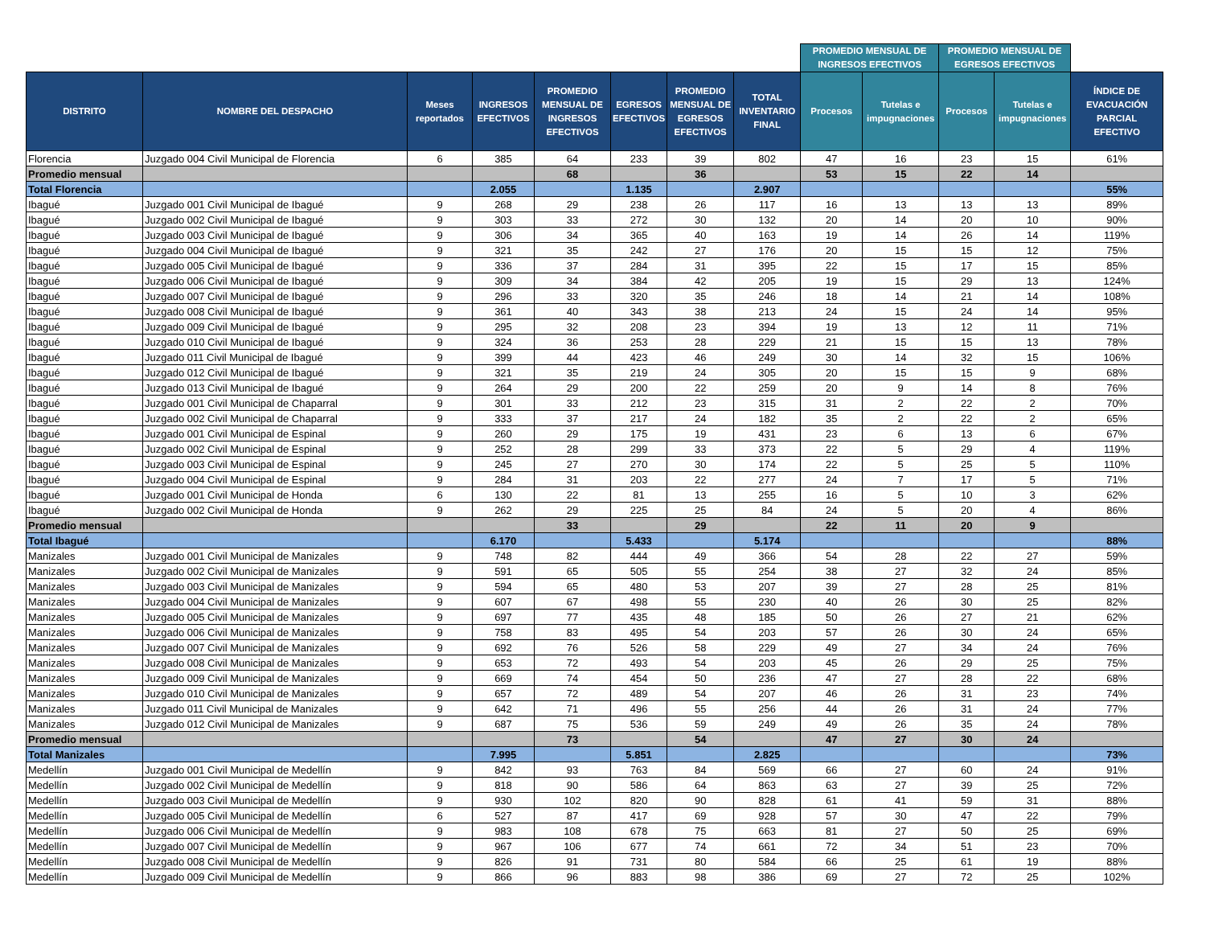| | | | | | | | | PROMEDIO MENSUAL DE INGRESOS EFECTIVOS | | PROMEDIO MENSUAL DE EGRESOS EFECTIVOS | | |
| --- | --- | --- | --- | --- | --- | --- | --- | --- | --- | --- | --- | --- |
| DISTRITO | NOMBRE DEL DESPACHO | Meses reportados | INGRESOS EFECTIVOS | PROMEDIO MENSUAL DE INGRESOS EFECTIVOS | EGRESOS EFECTIVOS | PROMEDIO MENSUAL DE EGRESOS EFECTIVOS | TOTAL INVENTARIO FINAL | Procesos | Tutelas e impugnaciones | Procesos | Tutelas e impugnaciones | ÍNDICE DE EVACUACIÓN PARCIAL EFECTIVO |
| Florencia | Juzgado 004 Civil Municipal de Florencia | 6 | 385 | 64 | 233 | 39 | 802 | 47 | 16 | 23 | 15 | 61% |
| Promedio mensual | | | | 68 | | 36 | | 53 | 15 | 22 | 14 | |
| Total Florencia | | | 2.055 | | 1.135 | | 2.907 | | | | | 55% |
| Ibagué | Juzgado 001 Civil Municipal de Ibagué | 9 | 268 | 29 | 238 | 26 | 117 | 16 | 13 | 13 | 13 | 89% |
| Ibagué | Juzgado 002 Civil Municipal de Ibagué | 9 | 303 | 33 | 272 | 30 | 132 | 20 | 14 | 20 | 10 | 90% |
| Ibagué | Juzgado 003 Civil Municipal de Ibagué | 9 | 306 | 34 | 365 | 40 | 163 | 19 | 14 | 26 | 14 | 119% |
| Ibagué | Juzgado 004 Civil Municipal de Ibagué | 9 | 321 | 35 | 242 | 27 | 176 | 20 | 15 | 15 | 12 | 75% |
| Ibagué | Juzgado 005 Civil Municipal de Ibagué | 9 | 336 | 37 | 284 | 31 | 395 | 22 | 15 | 17 | 15 | 85% |
| Ibagué | Juzgado 006 Civil Municipal de Ibagué | 9 | 309 | 34 | 384 | 42 | 205 | 19 | 15 | 29 | 13 | 124% |
| Ibagué | Juzgado 007 Civil Municipal de Ibagué | 9 | 296 | 33 | 320 | 35 | 246 | 18 | 14 | 21 | 14 | 108% |
| Ibagué | Juzgado 008 Civil Municipal de Ibagué | 9 | 361 | 40 | 343 | 38 | 213 | 24 | 15 | 24 | 14 | 95% |
| Ibagué | Juzgado 009 Civil Municipal de Ibagué | 9 | 295 | 32 | 208 | 23 | 394 | 19 | 13 | 12 | 11 | 71% |
| Ibagué | Juzgado 010 Civil Municipal de Ibagué | 9 | 324 | 36 | 253 | 28 | 229 | 21 | 15 | 15 | 13 | 78% |
| Ibagué | Juzgado 011 Civil Municipal de Ibagué | 9 | 399 | 44 | 423 | 46 | 249 | 30 | 14 | 32 | 15 | 106% |
| Ibagué | Juzgado 012 Civil Municipal de Ibagué | 9 | 321 | 35 | 219 | 24 | 305 | 20 | 15 | 15 | 9 | 68% |
| Ibagué | Juzgado 013 Civil Municipal de Ibagué | 9 | 264 | 29 | 200 | 22 | 259 | 20 | 9 | 14 | 8 | 76% |
| Ibagué | Juzgado 001 Civil Municipal de Chaparral | 9 | 301 | 33 | 212 | 23 | 315 | 31 | 2 | 22 | 2 | 70% |
| Ibagué | Juzgado 002 Civil Municipal de Chaparral | 9 | 333 | 37 | 217 | 24 | 182 | 35 | 2 | 22 | 2 | 65% |
| Ibagué | Juzgado 001 Civil Municipal de Espinal | 9 | 260 | 29 | 175 | 19 | 431 | 23 | 6 | 13 | 6 | 67% |
| Ibagué | Juzgado 002 Civil Municipal de Espinal | 9 | 252 | 28 | 299 | 33 | 373 | 22 | 5 | 29 | 4 | 119% |
| Ibagué | Juzgado 003 Civil Municipal de Espinal | 9 | 245 | 27 | 270 | 30 | 174 | 22 | 5 | 25 | 5 | 110% |
| Ibagué | Juzgado 004 Civil Municipal de Espinal | 9 | 284 | 31 | 203 | 22 | 277 | 24 | 7 | 17 | 5 | 71% |
| Ibagué | Juzgado 001 Civil Municipal de Honda | 6 | 130 | 22 | 81 | 13 | 255 | 16 | 5 | 10 | 3 | 62% |
| Ibagué | Juzgado 002 Civil Municipal de Honda | 9 | 262 | 29 | 225 | 25 | 84 | 24 | 5 | 20 | 4 | 86% |
| Promedio mensual | | | | 33 | | 29 | | 22 | 11 | 20 | 9 | |
| Total Ibagué | | | 6.170 | | 5.433 | | 5.174 | | | | | 88% |
| Manizales | Juzgado 001 Civil Municipal de Manizales | 9 | 748 | 82 | 444 | 49 | 366 | 54 | 28 | 22 | 27 | 59% |
| Manizales | Juzgado 002 Civil Municipal de Manizales | 9 | 591 | 65 | 505 | 55 | 254 | 38 | 27 | 32 | 24 | 85% |
| Manizales | Juzgado 003 Civil Municipal de Manizales | 9 | 594 | 65 | 480 | 53 | 207 | 39 | 27 | 28 | 25 | 81% |
| Manizales | Juzgado 004 Civil Municipal de Manizales | 9 | 607 | 67 | 498 | 55 | 230 | 40 | 26 | 30 | 25 | 82% |
| Manizales | Juzgado 005 Civil Municipal de Manizales | 9 | 697 | 77 | 435 | 48 | 185 | 50 | 26 | 27 | 21 | 62% |
| Manizales | Juzgado 006 Civil Municipal de Manizales | 9 | 758 | 83 | 495 | 54 | 203 | 57 | 26 | 30 | 24 | 65% |
| Manizales | Juzgado 007 Civil Municipal de Manizales | 9 | 692 | 76 | 526 | 58 | 229 | 49 | 27 | 34 | 24 | 76% |
| Manizales | Juzgado 008 Civil Municipal de Manizales | 9 | 653 | 72 | 493 | 54 | 203 | 45 | 26 | 29 | 25 | 75% |
| Manizales | Juzgado 009 Civil Municipal de Manizales | 9 | 669 | 74 | 454 | 50 | 236 | 47 | 27 | 28 | 22 | 68% |
| Manizales | Juzgado 010 Civil Municipal de Manizales | 9 | 657 | 72 | 489 | 54 | 207 | 46 | 26 | 31 | 23 | 74% |
| Manizales | Juzgado 011 Civil Municipal de Manizales | 9 | 642 | 71 | 496 | 55 | 256 | 44 | 26 | 31 | 24 | 77% |
| Manizales | Juzgado 012 Civil Municipal de Manizales | 9 | 687 | 75 | 536 | 59 | 249 | 49 | 26 | 35 | 24 | 78% |
| Promedio mensual | | | | 73 | | 54 | | 47 | 27 | 30 | 24 | |
| Total Manizales | | | 7.995 | | 5.851 | | 2.825 | | | | | 73% |
| Medellín | Juzgado 001 Civil Municipal de Medellín | 9 | 842 | 93 | 763 | 84 | 569 | 66 | 27 | 60 | 24 | 91% |
| Medellín | Juzgado 002 Civil Municipal de Medellín | 9 | 818 | 90 | 586 | 64 | 863 | 63 | 27 | 39 | 25 | 72% |
| Medellín | Juzgado 003 Civil Municipal de Medellín | 9 | 930 | 102 | 820 | 90 | 828 | 61 | 41 | 59 | 31 | 88% |
| Medellín | Juzgado 005 Civil Municipal de Medellín | 6 | 527 | 87 | 417 | 69 | 928 | 57 | 30 | 47 | 22 | 79% |
| Medellín | Juzgado 006 Civil Municipal de Medellín | 9 | 983 | 108 | 678 | 75 | 663 | 81 | 27 | 50 | 25 | 69% |
| Medellín | Juzgado 007 Civil Municipal de Medellín | 9 | 967 | 106 | 677 | 74 | 661 | 72 | 34 | 51 | 23 | 70% |
| Medellín | Juzgado 008 Civil Municipal de Medellín | 9 | 826 | 91 | 731 | 80 | 584 | 66 | 25 | 61 | 19 | 88% |
| Medellín | Juzgado 009 Civil Municipal de Medellín | 9 | 866 | 96 | 883 | 98 | 386 | 69 | 27 | 72 | 25 | 102% |